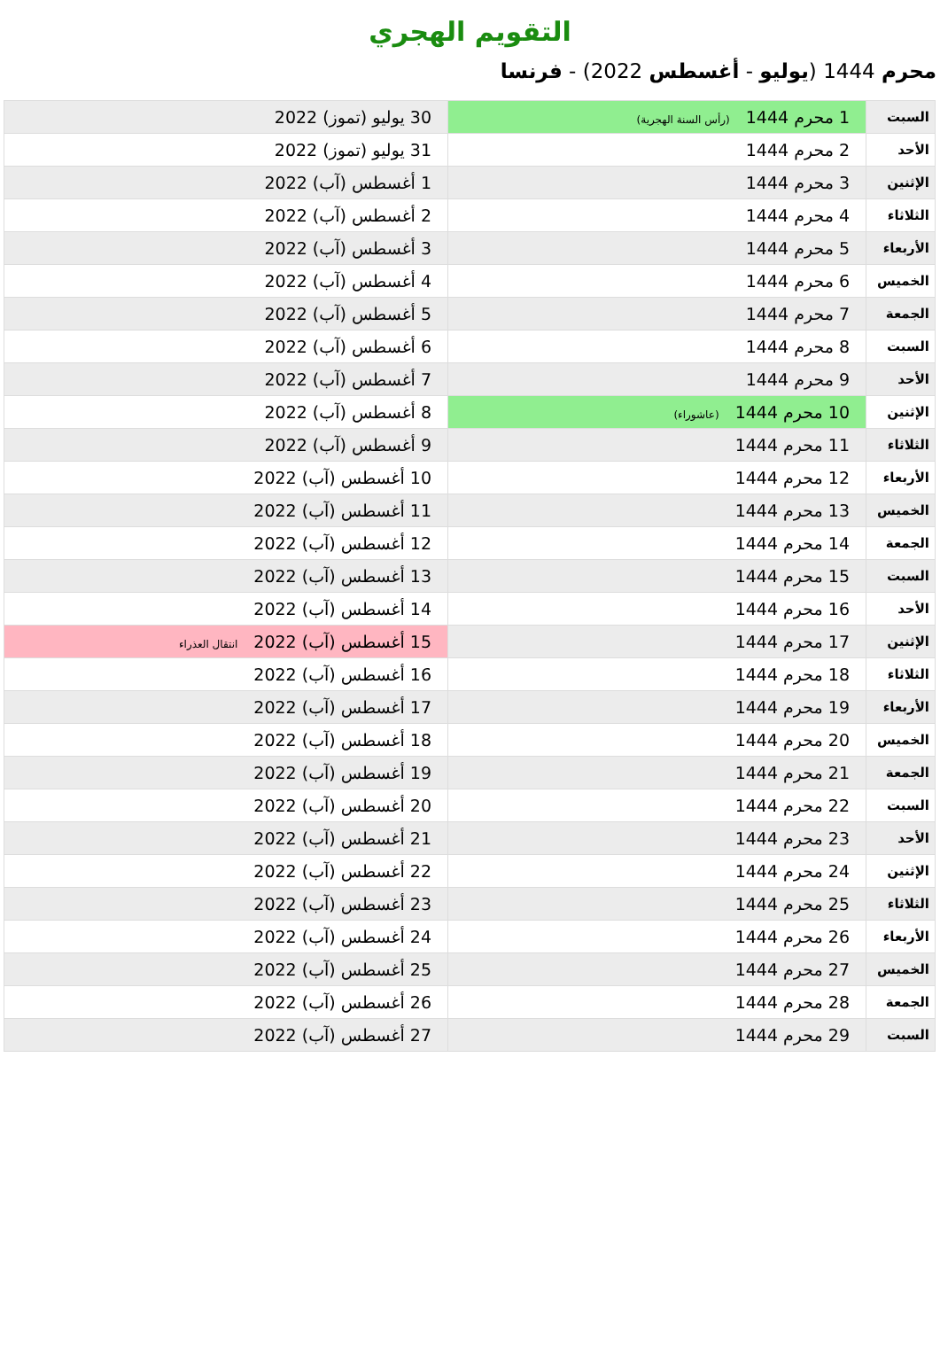التقويم الهجري
محرم 1444 (يوليو - أغسطس 2022) - فرنسا
| السبت | 1 محرم 1444 (رأس السنة الهجرية) | 30 يوليو (تموز) 2022 |
| الأحد | 2 محرم 1444 | 31 يوليو (تموز) 2022 |
| الإثنين | 3 محرم 1444 | 1 أغسطس (آب) 2022 |
| الثلاثاء | 4 محرم 1444 | 2 أغسطس (آب) 2022 |
| الأربعاء | 5 محرم 1444 | 3 أغسطس (آب) 2022 |
| الخميس | 6 محرم 1444 | 4 أغسطس (آب) 2022 |
| الجمعة | 7 محرم 1444 | 5 أغسطس (آب) 2022 |
| السبت | 8 محرم 1444 | 6 أغسطس (آب) 2022 |
| الأحد | 9 محرم 1444 | 7 أغسطس (آب) 2022 |
| الإثنين | 10 محرم 1444 (عاشوراء) | 8 أغسطس (آب) 2022 |
| الثلاثاء | 11 محرم 1444 | 9 أغسطس (آب) 2022 |
| الأربعاء | 12 محرم 1444 | 10 أغسطس (آب) 2022 |
| الخميس | 13 محرم 1444 | 11 أغسطس (آب) 2022 |
| الجمعة | 14 محرم 1444 | 12 أغسطس (آب) 2022 |
| السبت | 15 محرم 1444 | 13 أغسطس (آب) 2022 |
| الأحد | 16 محرم 1444 | 14 أغسطس (آب) 2022 |
| الإثنين | 17 محرم 1444 | 15 أغسطس (آب) 2022 انتقال العذراء |
| الثلاثاء | 18 محرم 1444 | 16 أغسطس (آب) 2022 |
| الأربعاء | 19 محرم 1444 | 17 أغسطس (آب) 2022 |
| الخميس | 20 محرم 1444 | 18 أغسطس (آب) 2022 |
| الجمعة | 21 محرم 1444 | 19 أغسطس (آب) 2022 |
| السبت | 22 محرم 1444 | 20 أغسطس (آب) 2022 |
| الأحد | 23 محرم 1444 | 21 أغسطس (آب) 2022 |
| الإثنين | 24 محرم 1444 | 22 أغسطس (آب) 2022 |
| الثلاثاء | 25 محرم 1444 | 23 أغسطس (آب) 2022 |
| الأربعاء | 26 محرم 1444 | 24 أغسطس (آب) 2022 |
| الخميس | 27 محرم 1444 | 25 أغسطس (آب) 2022 |
| الجمعة | 28 محرم 1444 | 26 أغسطس (آب) 2022 |
| السبت | 29 محرم 1444 | 27 أغسطس (آب) 2022 |